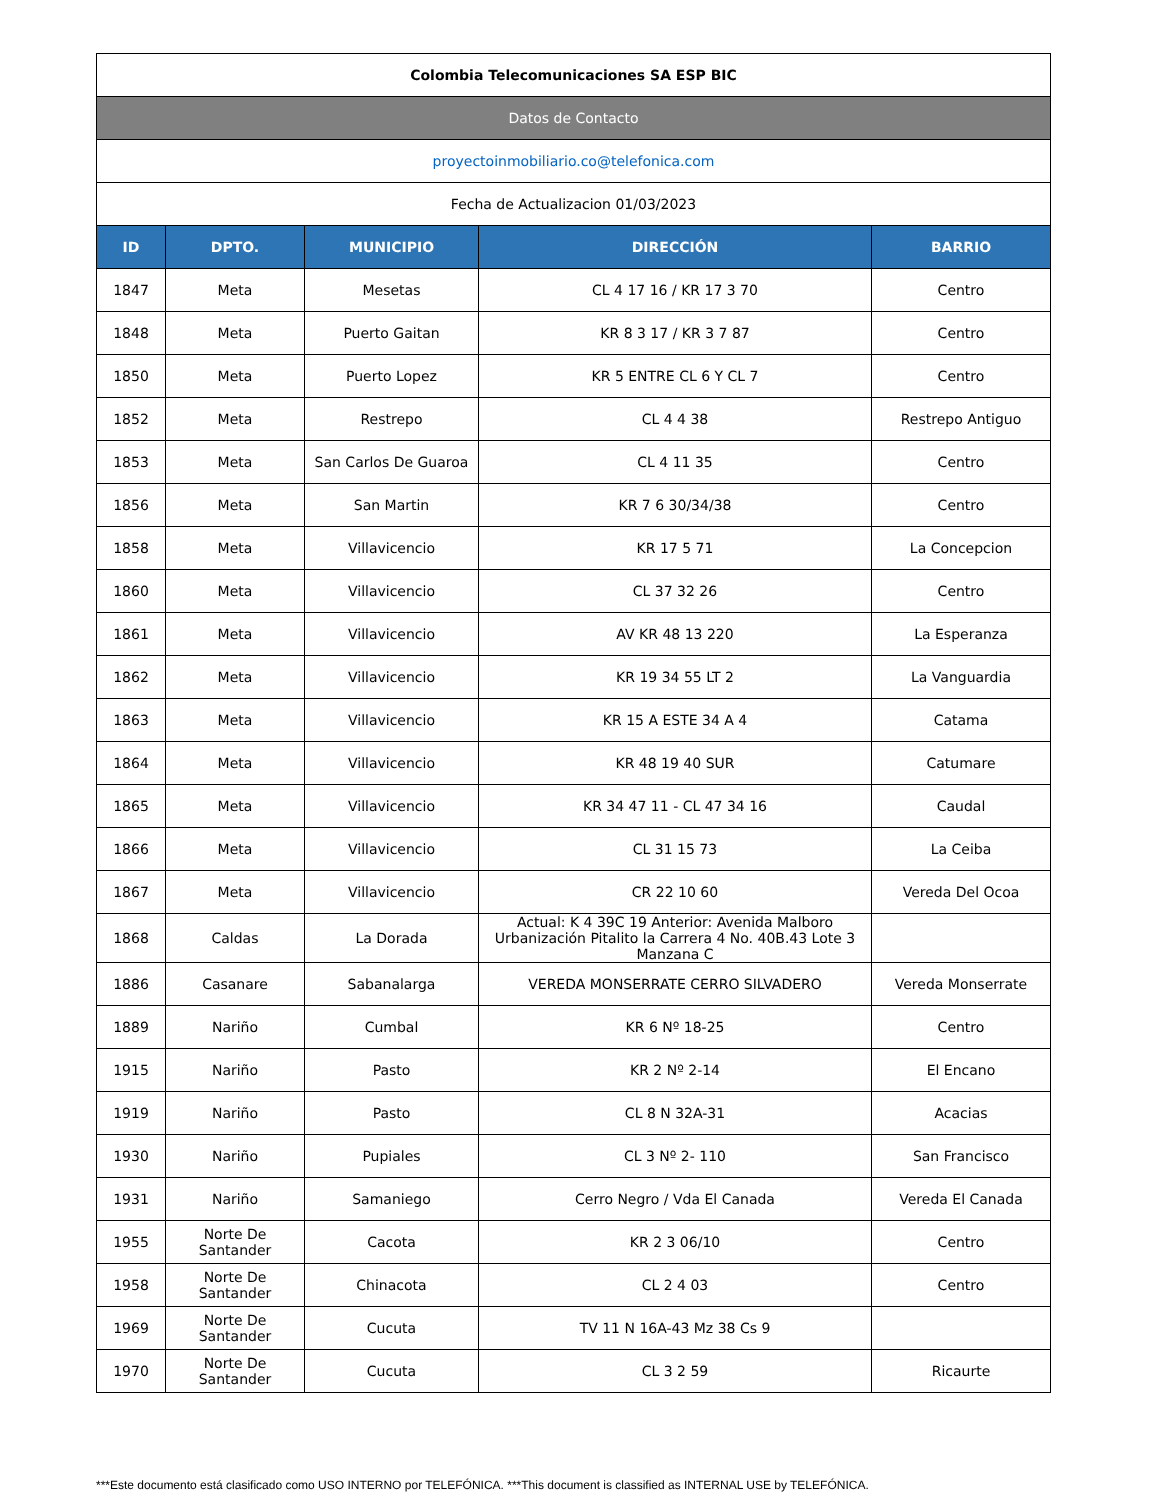| Colombia Telecomunicaciones SA ESP BIC | | | | |
| Datos de Contacto | | | | |
| proyectoinmobiliario.co@telefonica.com | | | | |
| Fecha de Actualizacion 01/03/2023 | | | | |
| ID | DPTO. | MUNICIPIO | DIRECCIÓN | BARRIO |
| 1847 | Meta | Mesetas | CL 4 17 16 / KR 17 3 70 | Centro |
| 1848 | Meta | Puerto Gaitan | KR 8 3 17 / KR 3 7 87 | Centro |
| 1850 | Meta | Puerto Lopez | KR 5 ENTRE CL 6 Y CL 7 | Centro |
| 1852 | Meta | Restrepo | CL 4 4 38 | Restrepo Antiguo |
| 1853 | Meta | San Carlos De Guaroa | CL 4 11 35 | Centro |
| 1856 | Meta | San Martin | KR 7 6 30/34/38 | Centro |
| 1858 | Meta | Villavicencio | KR 17 5 71 | La Concepcion |
| 1860 | Meta | Villavicencio | CL 37 32 26 | Centro |
| 1861 | Meta | Villavicencio | AV KR 48 13 220 | La Esperanza |
| 1862 | Meta | Villavicencio | KR 19 34 55 LT 2 | La Vanguardia |
| 1863 | Meta | Villavicencio | KR 15 A ESTE 34 A 4 | Catama |
| 1864 | Meta | Villavicencio | KR 48 19 40 SUR | Catumare |
| 1865 | Meta | Villavicencio | KR 34 47 11 - CL 47 34 16 | Caudal |
| 1866 | Meta | Villavicencio | CL 31 15 73 | La Ceiba |
| 1867 | Meta | Villavicencio | CR 22 10 60 | Vereda Del Ocoa |
| 1868 | Caldas | La Dorada | Actual: K 4 39C 19 Anterior: Avenida Malboro Urbanización Pitalito la Carrera 4 No. 40B.43 Lote 3 Manzana C | |
| 1886 | Casanare | Sabanalarga | VEREDA MONSERRATE CERRO SILVADERO | Vereda Monserrate |
| 1889 | Nariño | Cumbal | KR 6 Nº 18-25 | Centro |
| 1915 | Nariño | Pasto | KR 2 Nº 2-14 | El Encano |
| 1919 | Nariño | Pasto | CL 8 N 32A-31 | Acacias |
| 1930 | Nariño | Pupiales | CL 3 Nº 2- 110 | San Francisco |
| 1931 | Nariño | Samaniego | Cerro Negro / Vda El Canada | Vereda El Canada |
| 1955 | Norte De Santander | Cacota | KR 2 3 06/10 | Centro |
| 1958 | Norte De Santander | Chinacota | CL 2 4 03 | Centro |
| 1969 | Norte De Santander | Cucuta | TV 11 N 16A-43 Mz 38 Cs 9 | |
| 1970 | Norte De Santander | Cucuta | CL 3 2 59 | Ricaurte |
***Este documento está clasificado como USO INTERNO por TELEFÓNICA. ***This document is classified as INTERNAL USE by TELEFÓNICA.